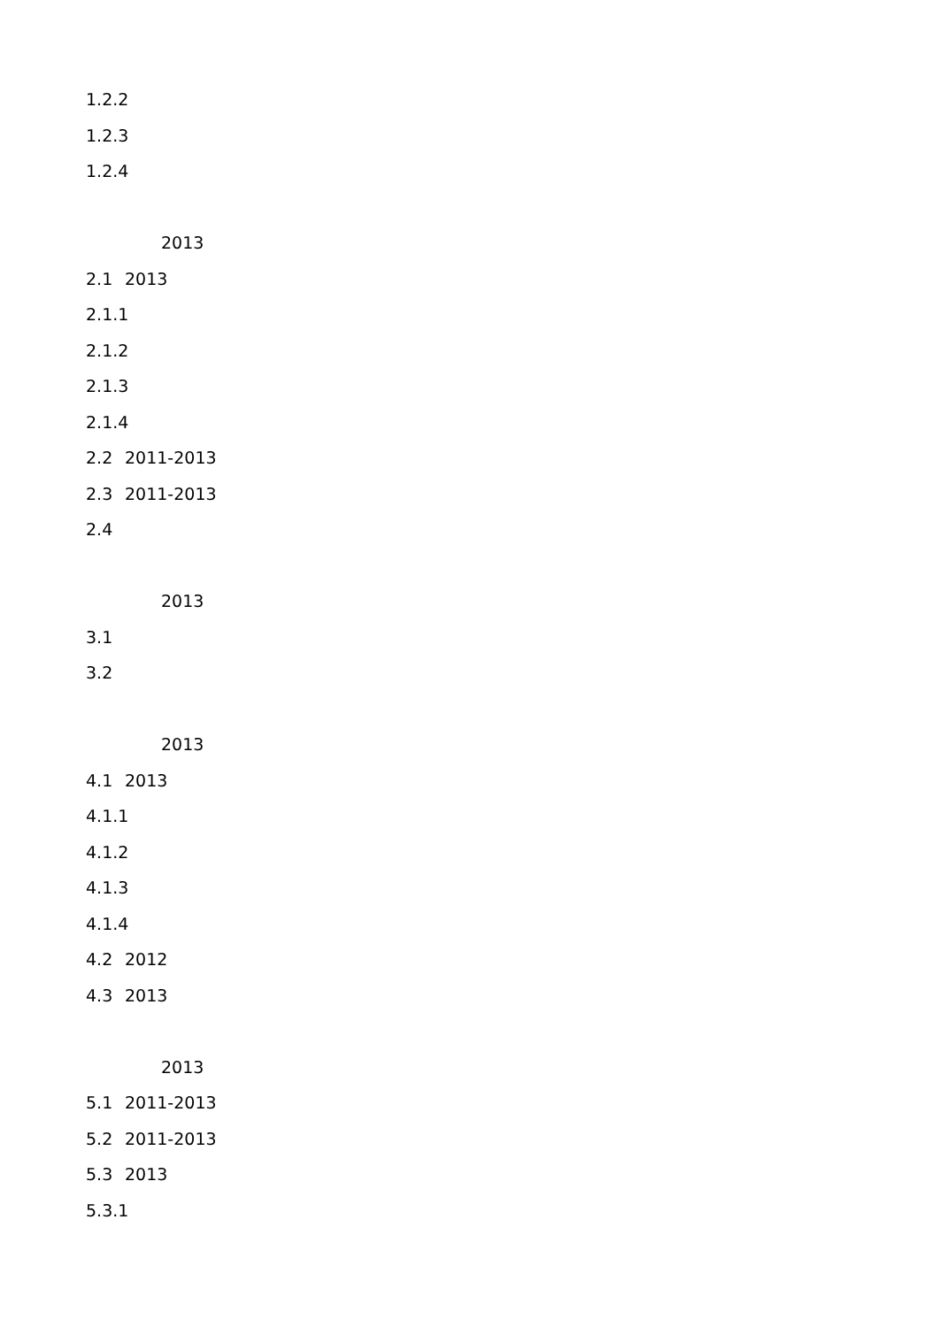1.2.2
1.2.3
1.2.4
2013
2.1 2013
2.1.1
2.1.2
2.1.3
2.1.4
2.2 2011-2013
2.3 2011-2013
2.4
2013
3.1
3.2
2013
4.1 2013
4.1.1
4.1.2
4.1.3
4.1.4
4.2 2012
4.3 2013
2013
5.1 2011-2013
5.2 2011-2013
5.3 2013
5.3.1